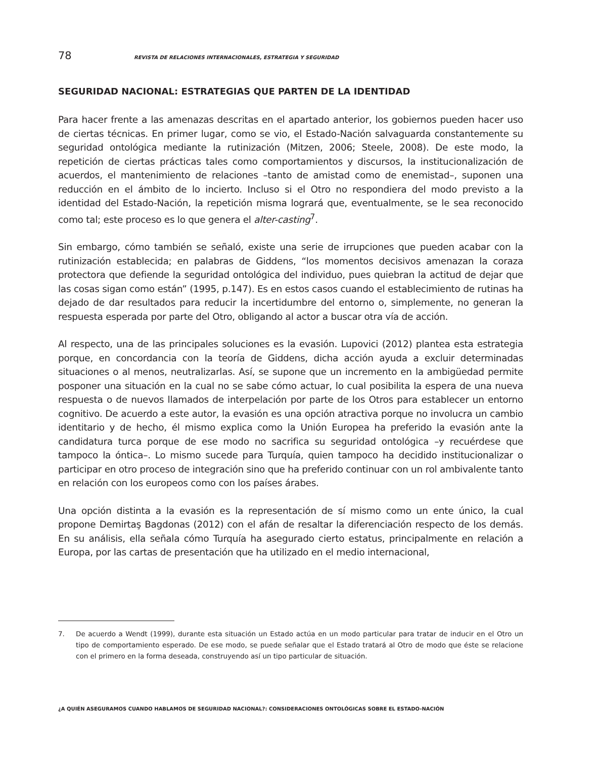78 REVISTA DE RELACIONES INTERNACIONALES, ESTRATEGIA Y SEGURIDAD
SEGURIDAD NACIONAL: ESTRATEGIAS QUE PARTEN DE LA IDENTIDAD
Para hacer frente a las amenazas descritas en el apartado anterior, los gobiernos pueden hacer uso de ciertas técnicas. En primer lugar, como se vio, el Estado-Nación salvaguarda constantemente su seguridad ontológica mediante la rutinización (Mitzen, 2006; Steele, 2008). De este modo, la repetición de ciertas prácticas tales como comportamientos y discursos, la institucionalización de acuerdos, el mantenimiento de relaciones –tanto de amistad como de enemistad–, suponen una reducción en el ámbito de lo incierto. Incluso si el Otro no respondiera del modo previsto a la identidad del Estado-Nación, la repetición misma logrará que, eventualmente, se le sea reconocido como tal; este proceso es lo que genera el alter-casting<sup>7</sup>.
Sin embargo, cómo también se señaló, existe una serie de irrupciones que pueden acabar con la rutinización establecida; en palabras de Giddens, “los momentos decisivos amenazan la coraza protectora que defiende la seguridad ontológica del individuo, pues quiebran la actitud de dejar que las cosas sigan como están” (1995, p.147). Es en estos casos cuando el establecimiento de rutinas ha dejado de dar resultados para reducir la incertidumbre del entorno o, simplemente, no generan la respuesta esperada por parte del Otro, obligando al actor a buscar otra vía de acción.
Al respecto, una de las principales soluciones es la evasión. Lupovici (2012) plantea esta estrategia porque, en concordancia con la teoría de Giddens, dicha acción ayuda a excluir determinadas situaciones o al menos, neutralizarlas. Así, se supone que un incremento en la ambigüedad permite posponer una situación en la cual no se sabe cómo actuar, lo cual posibilita la espera de una nueva respuesta o de nuevos llamados de interpelación por parte de los Otros para establecer un entorno cognitivo. De acuerdo a este autor, la evasión es una opción atractiva porque no involucra un cambio identitario y de hecho, él mismo explica como la Unión Europea ha preferido la evasión ante la candidatura turca porque de ese modo no sacrifica su seguridad ontológica –y recuérdese que tampoco la óntica–. Lo mismo sucede para Turquía, quien tampoco ha decidido institucionalizar o participar en otro proceso de integración sino que ha preferido continuar con un rol ambivalente tanto en relación con los europeos como con los países árabes.
Una opción distinta a la evasión es la representación de sí mismo como un ente único, la cual propone Demirtaş Bagdonas (2012) con el afán de resaltar la diferenciación respecto de los demás. En su análisis, ella señala cómo Turquía ha asegurado cierto estatus, principalmente en relación a Europa, por las cartas de presentación que ha utilizado en el medio internacional,
7. De acuerdo a Wendt (1999), durante esta situación un Estado actúa en un modo particular para tratar de inducir en el Otro un tipo de comportamiento esperado. De ese modo, se puede señalar que el Estado tratará al Otro de modo que éste se relacione con el primero en la forma deseada, construyendo así un tipo particular de situación.
¿A QUIÉN ASEGURAMOS CUANDO HABLAMOS DE SEGURIDAD NACIONAL?: CONSIDERACIONES ONTOLÓGICAS SOBRE EL ESTADO-NACIÓN